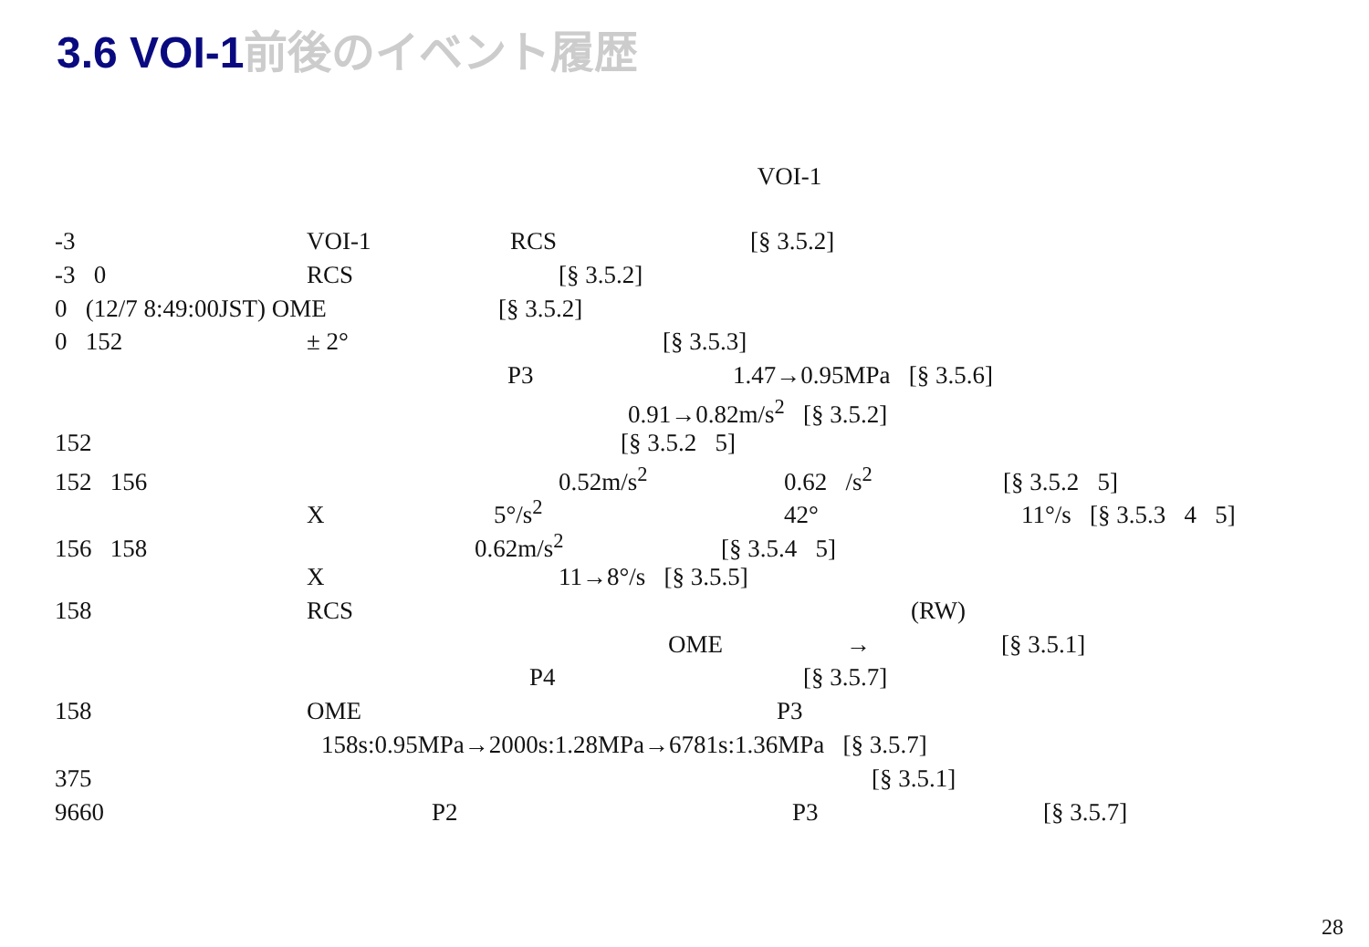3.6 VOI-1前後のイベント履歴
VOI-1
-3 VOI-1 RCS [§ 3.5.2]
-3 0 RCS [§ 3.5.2]
0 (12/7 8:49:00JST) OME [§ 3.5.2]
0 152 ± 2° [§ 3.5.3]
P3 1.47→0.95MPa [§ 3.5.6]
0.91→0.82m/s<sup>2</sup> [§ 3.5.2]
152 [§ 3.5.2 5]
152 156 0.52m/s<sup>2</sup> 0.62 /s<sup>2</sup> [§ 3.5.2 5]
X 5°/s<sup>2</sup> 42° 11°/s [§ 3.5.3 4 5]
156 158 0.62m/s<sup>2</sup> [§ 3.5.4 5]
X 11→8°/s [§ 3.5.5]
158 RCS (RW)
OME → [§ 3.5.1]
P4 [§ 3.5.7]
158 OME P3
158s:0.95MPa→2000s:1.28MPa→6781s:1.36MPa [§ 3.5.7]
375 [§ 3.5.1]
9660 P2 P3 [§ 3.5.7]
28